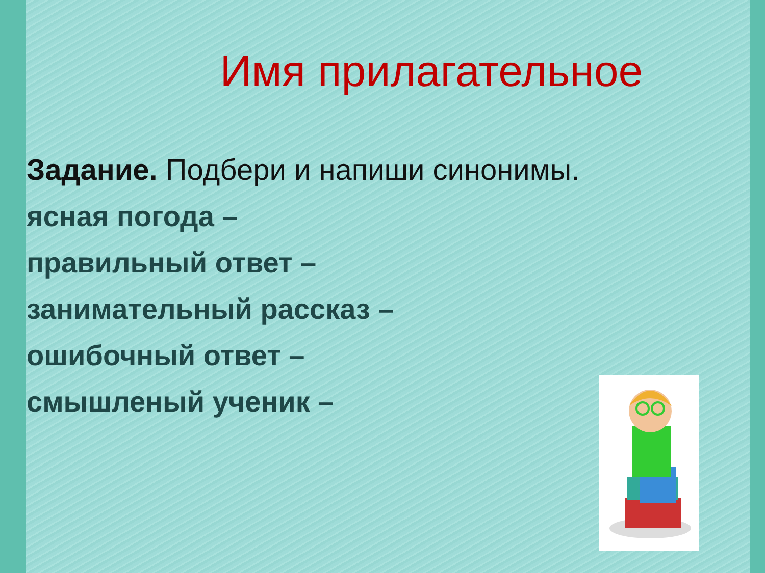Имя прилагательное
Задание. Подбери и напиши синонимы.
ясная погода –
правильный ответ –
занимательный рассказ –
ошибочный ответ –
смышленый ученик –